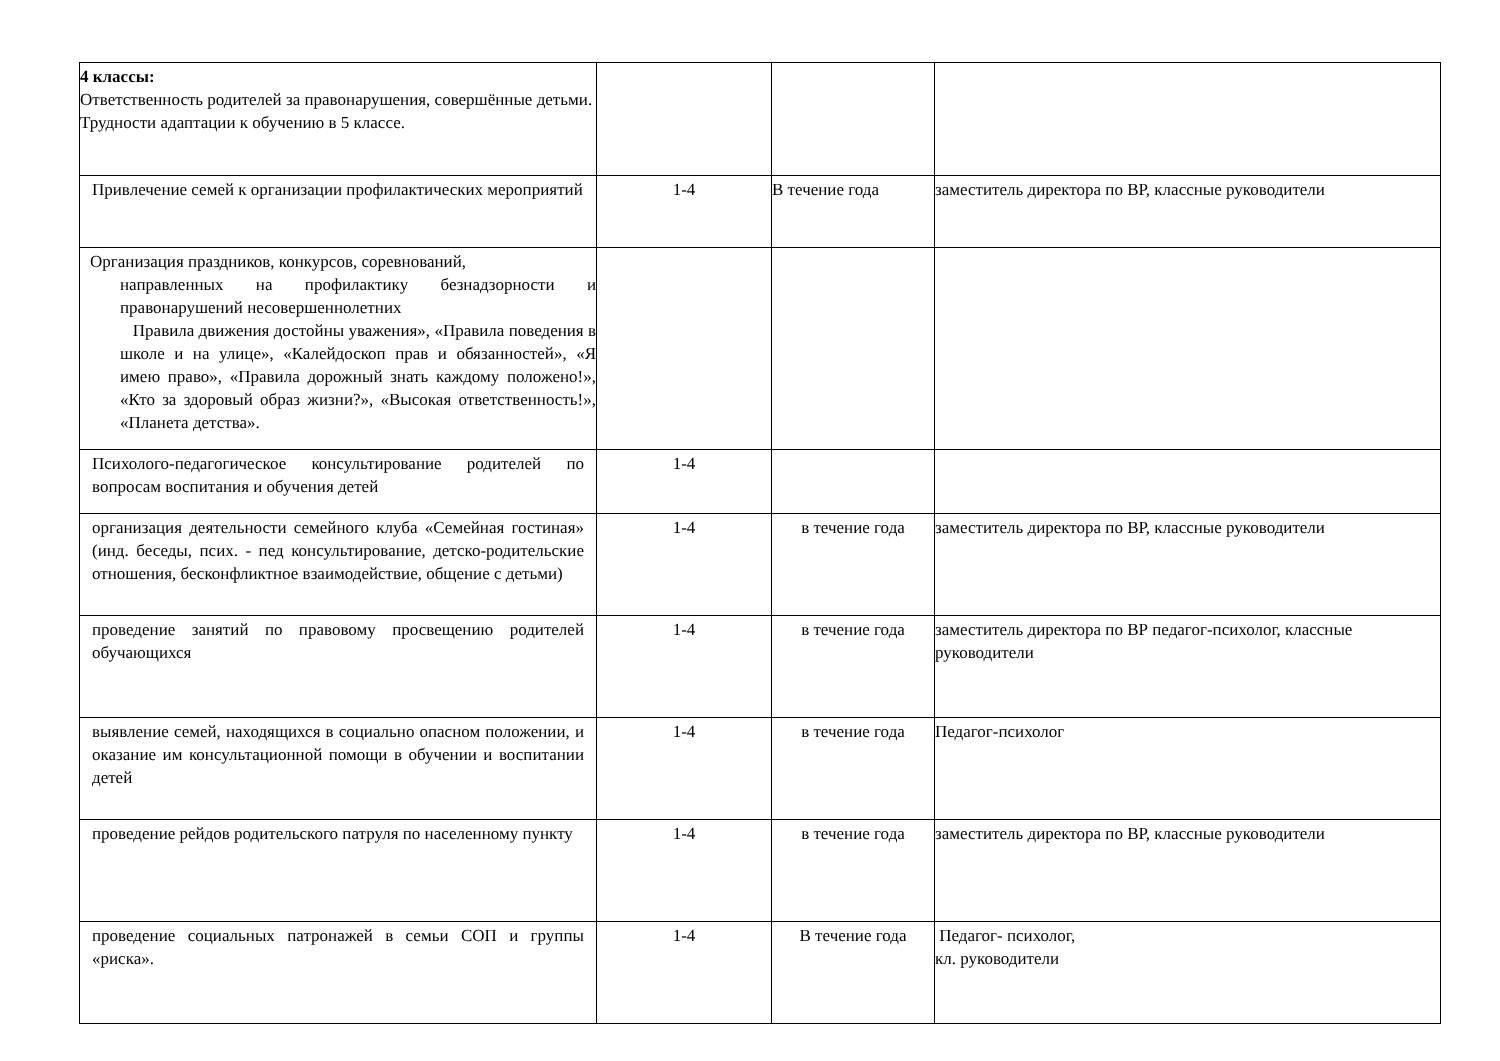| 4 классы: Ответственность родителей за правонарушения, совершённые детьми. Трудности адаптации к обучению в 5 классе. | | | |
| Привлечение семей к организации профилактических мероприятий | 1-4 | В течение года | заместитель директора по ВР, классные руководители |
| Организация праздников, конкурсов, соревнований, направленных на профилактику безнадзорности и правонарушений несовершеннолетних Правила движения достойны уважения», «Правила поведения в школе и на улице», «Калейдоскоп прав и обязанностей», «Я имею право», «Правила дорожный знать каждому положено!», «Кто за здоровый образ жизни?», «Высокая ответственность!», «Планета детства». | | | |
| Психолого-педагогическое консультирование родителей по вопросам воспитания и обучения детей | 1-4 | | |
| организация деятельности семейного клуба «Семейная гостиная» (инд. беседы, псих. - пед консультирование, детско-родительские отношения, бесконфликтное взаимодействие, общение с детьми) | 1-4 | в течение года | заместитель директора по ВР, классные руководители |
| проведение занятий по правовому просвещению родителей обучающихся | 1-4 | в течение года | заместитель директора по ВР педагог-психолог, классные руководители |
| выявление семей, находящихся в социально опасном положении, и оказание им консультационной помощи в обучении и воспитании детей | 1-4 | в течение года | Педагог-психолог |
| проведение рейдов родительского патруля по населенному пункту | 1-4 | в течение года | заместитель директора по ВР, классные руководители |
| проведение социальных патронажей в семьи СОП и группы «риска». | 1-4 | В течение года | Педагог- психолог, кл. руководители |